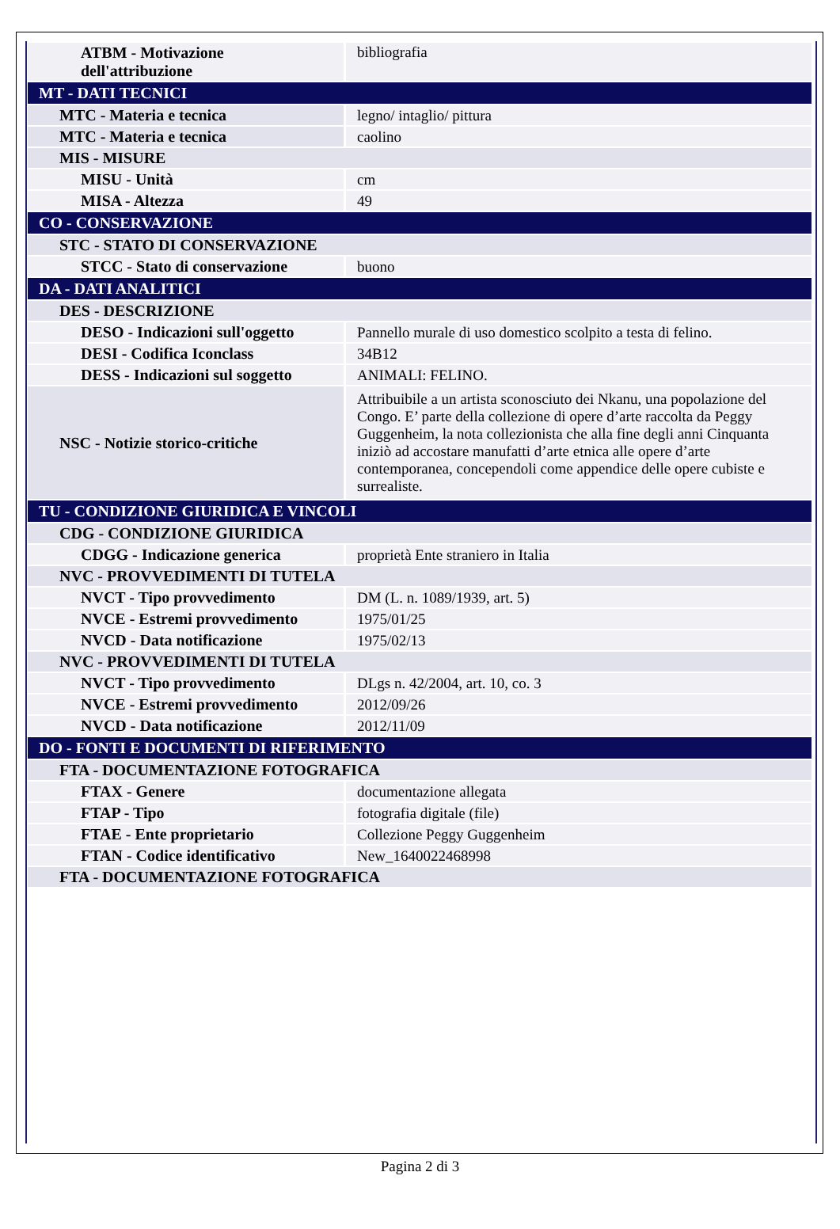| ATBM - Motivazione dell'attribuzione | bibliografia |
| MT - DATI TECNICI | |
| MTC - Materia e tecnica | legno/ intaglio/ pittura |
| MTC - Materia e tecnica | caolino |
| MIS - MISURE | |
| MISU - Unità | cm |
| MISA - Altezza | 49 |
| CO - CONSERVAZIONE | |
| STC - STATO DI CONSERVAZIONE | |
| STCC - Stato di conservazione | buono |
| DA - DATI ANALITICI | |
| DES - DESCRIZIONE | |
| DESO - Indicazioni sull'oggetto | Pannello murale di uso domestico scolpito a testa di felino. |
| DESI - Codifica Iconclass | 34B12 |
| DESS - Indicazioni sul soggetto | ANIMALI: FELINO. |
| NSC - Notizie storico-critiche | Attribuibile a un artista sconosciuto dei Nkanu, una popolazione del Congo. E’ parte della collezione di opere d’arte raccolta da Peggy Guggenheim, la nota collezionista che alla fine degli anni Cinquanta iniziò ad accostare manufatti d’arte etnica alle opere d’arte contemporanea, concependoli come appendice delle opere cubiste e surrealiste. |
| TU - CONDIZIONE GIURIDICA E VINCOLI | |
| CDG - CONDIZIONE GIURIDICA | |
| CDGG - Indicazione generica | proprietà Ente straniero in Italia |
| NVC - PROVVEDIMENTI DI TUTELA | |
| NVCT - Tipo provvedimento | DM (L. n. 1089/1939, art. 5) |
| NVCE - Estremi provvedimento | 1975/01/25 |
| NVCD - Data notificazione | 1975/02/13 |
| NVC - PROVVEDIMENTI DI TUTELA | |
| NVCT - Tipo provvedimento | DLgs n. 42/2004, art. 10, co. 3 |
| NVCE - Estremi provvedimento | 2012/09/26 |
| NVCD - Data notificazione | 2012/11/09 |
| DO - FONTI E DOCUMENTI DI RIFERIMENTO | |
| FTA - DOCUMENTAZIONE FOTOGRAFICA | |
| FTAX - Genere | documentazione allegata |
| FTAP - Tipo | fotografia digitale (file) |
| FTAE - Ente proprietario | Collezione Peggy Guggenheim |
| FTAN - Codice identificativo | New_1640022468998 |
| FTA - DOCUMENTAZIONE FOTOGRAFICA | |
Pagina 2 di 3